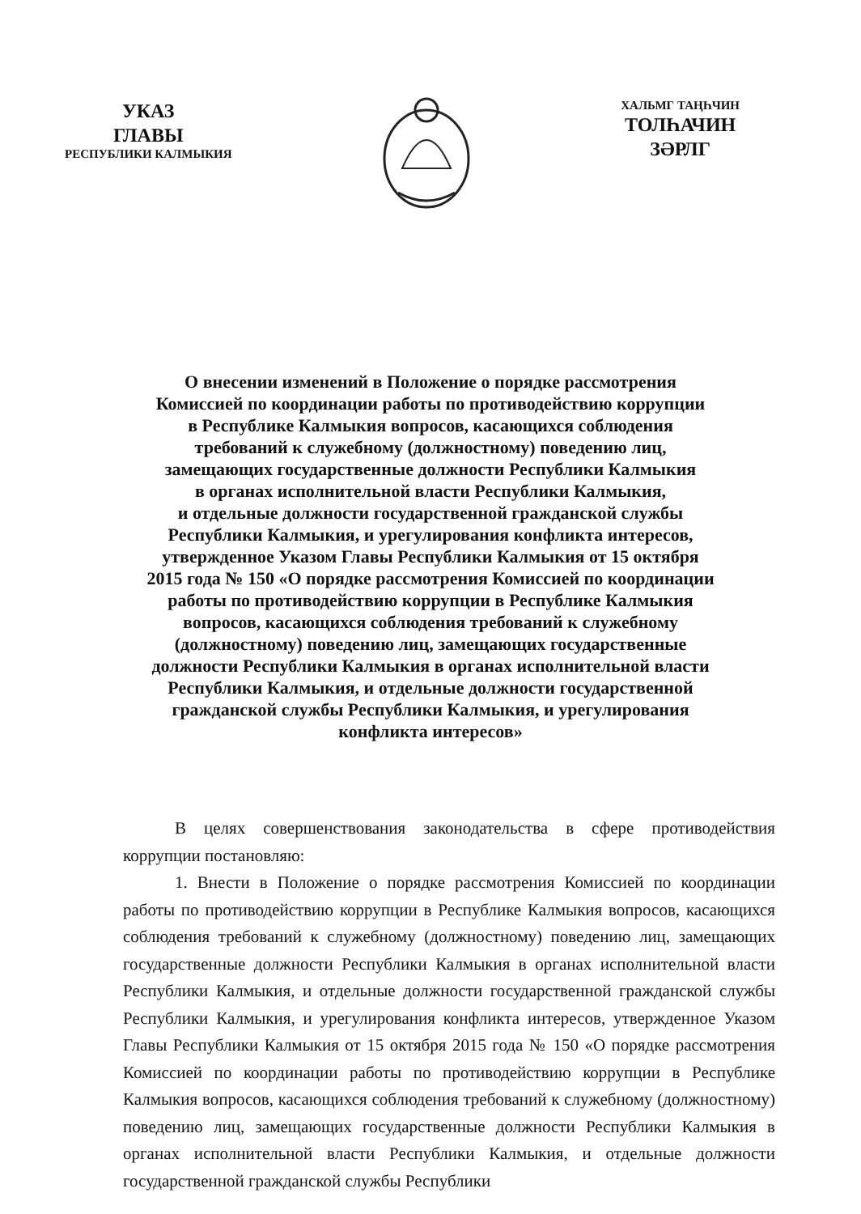УКАЗ
ГЛАВЫ
РЕСПУБЛИКИ КАЛМЫКИЯ
ХАЛЬМГ ТАҢҺЧИН
ТОЛҺАЧИН
ЗӘРЛГ
О внесении изменений в Положение о порядке рассмотрения
Комиссией по координации работы по противодействию коррупции
в Республике Калмыкия вопросов, касающихся соблюдения
требований к служебному (должностному) поведению лиц,
замещающих государственные должности Республики Калмыкия
в органах исполнительной власти Республики Калмыкия,
и отдельные должности государственной гражданской службы
Республики Калмыкия, и урегулирования конфликта интересов,
утвержденное Указом Главы Республики Калмыкия от 15 октября
2015 года № 150 «О порядке рассмотрения Комиссией по координации
работы по противодействию коррупции в Республике Калмыкия
вопросов, касающихся соблюдения требований к служебному
(должностному) поведению лиц, замещающих государственные
должности Республики Калмыкия в органах исполнительной власти
Республики Калмыкия, и отдельные должности государственной
гражданской службы Республики Калмыкия, и урегулирования
конфликта интересов»
В целях совершенствования законодательства в сфере противодействия коррупции постановляю:
1. Внести в Положение о порядке рассмотрения Комиссией по координации работы по противодействию коррупции в Республике Калмыкия вопросов, касающихся соблюдения требований к служебному (должностному) поведению лиц, замещающих государственные должности Республики Калмыкия в органах исполнительной власти Республики Калмыкия, и отдельные должности государственной гражданской службы Республики Калмыкия, и урегулирования конфликта интересов, утвержденное Указом Главы Республики Калмыкия от 15 октября 2015 года № 150 «О порядке рассмотрения Комиссией по координации работы по противодействию коррупции в Республике Калмыкия вопросов, касающихся соблюдения требований к служебному (должностному) поведению лиц, замещающих государственные должности Республики Калмыкия в органах исполнительной власти Республики Калмыкия, и отдельные должности государственной гражданской службы Республики